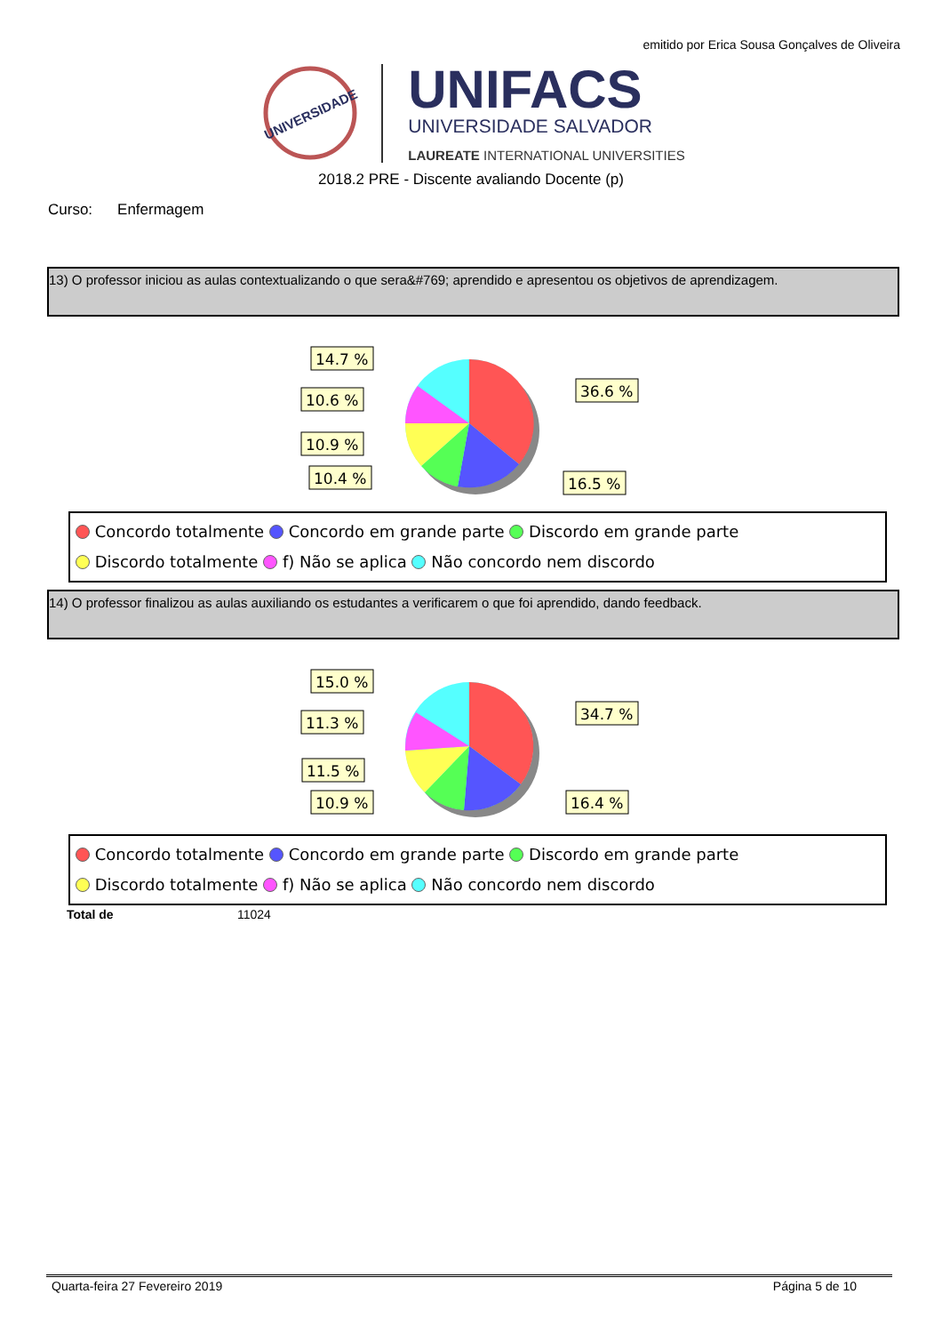emitido por Erica Sousa Gonçalves de Oliveira
UNIVERSIDADE
UNIFACS
UNIVERSIDADE SALVADOR
LAUREATE INTERNATIONAL UNIVERSITIES
2018.2 PRE - Discente avaliando Docente (p)
Curso: Enfermagem
13) O professor iniciou as aulas contextualizando o que sera&#769; aprendido e apresentou os objetivos de aprendizagem.
14.7 %
10.6 %
10.9 %
10.4 %
36.6 %
16.5 %
Concordo totalmente Concordo em grande parte Discordo em grande parte
Discordo totalmente f) Não se aplica Não concordo nem discordo
14) O professor finalizou as aulas auxiliando os estudantes a verificarem o que foi aprendido, dando feedback.
15.0 %
11.3 %
11.5 %
10.9 %
34.7 %
16.4 %
Concordo totalmente Concordo em grande parte Discordo em grande parte
Discordo totalmente f) Não se aplica Não concordo nem discordo
Total de 11024
Quarta-feira 27 Fevereiro 2019 Página 5 de 10